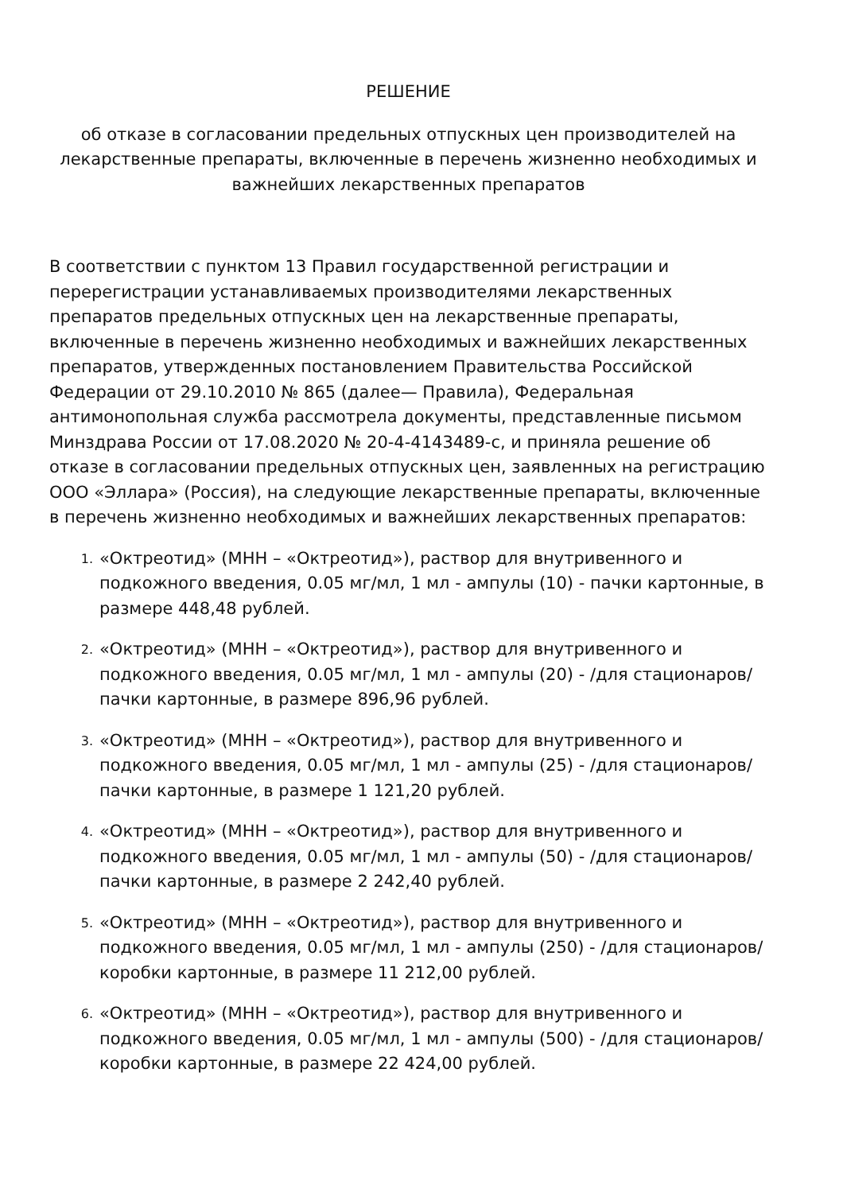РЕШЕНИЕ
об отказе в согласовании предельных отпускных цен производителей на лекарственные препараты, включенные в перечень жизненно необходимых и важнейших лекарственных препаратов
В соответствии с пунктом 13 Правил государственной регистрации и перерегистрации устанавливаемых производителями лекарственных препаратов предельных отпускных цен на лекарственные препараты, включенные в перечень жизненно необходимых и важнейших лекарственных препаратов, утвержденных постановлением Правительства Российской Федерации от 29.10.2010 № 865 (далее— Правила), Федеральная антимонопольная служба рассмотрела документы, представленные письмом Минздрава России от 17.08.2020 № 20-4-4143489-с, и приняла решение об отказе в согласовании предельных отпускных цен, заявленных на регистрацию ООО «Эллара» (Россия), на следующие лекарственные препараты, включенные в перечень жизненно необходимых и важнейших лекарственных препаратов:
1. «Октреотид» (МНН – «Октреотид»), раствор для внутривенного и подкожного введения, 0.05 мг/мл, 1 мл - ампулы (10) - пачки картонные, в размере 448,48 рублей.
2. «Октреотид» (МНН – «Октреотид»), раствор для внутривенного и подкожного введения, 0.05 мг/мл, 1 мл - ампулы (20) - /для стационаров/ пачки картонные, в размере 896,96 рублей.
3. «Октреотид» (МНН – «Октреотид»), раствор для внутривенного и подкожного введения, 0.05 мг/мл, 1 мл - ампулы (25) - /для стационаров/ пачки картонные, в размере 1 121,20 рублей.
4. «Октреотид» (МНН – «Октреотид»), раствор для внутривенного и подкожного введения, 0.05 мг/мл, 1 мл - ампулы (50) - /для стационаров/ пачки картонные, в размере 2 242,40 рублей.
5. «Октреотид» (МНН – «Октреотид»), раствор для внутривенного и подкожного введения, 0.05 мг/мл, 1 мл - ампулы (250) - /для стационаров/ коробки картонные, в размере 11 212,00 рублей.
6. «Октреотид» (МНН – «Октреотид»), раствор для внутривенного и подкожного введения, 0.05 мг/мл, 1 мл - ампулы (500) - /для стационаров/ коробки картонные, в размере 22 424,00 рублей.